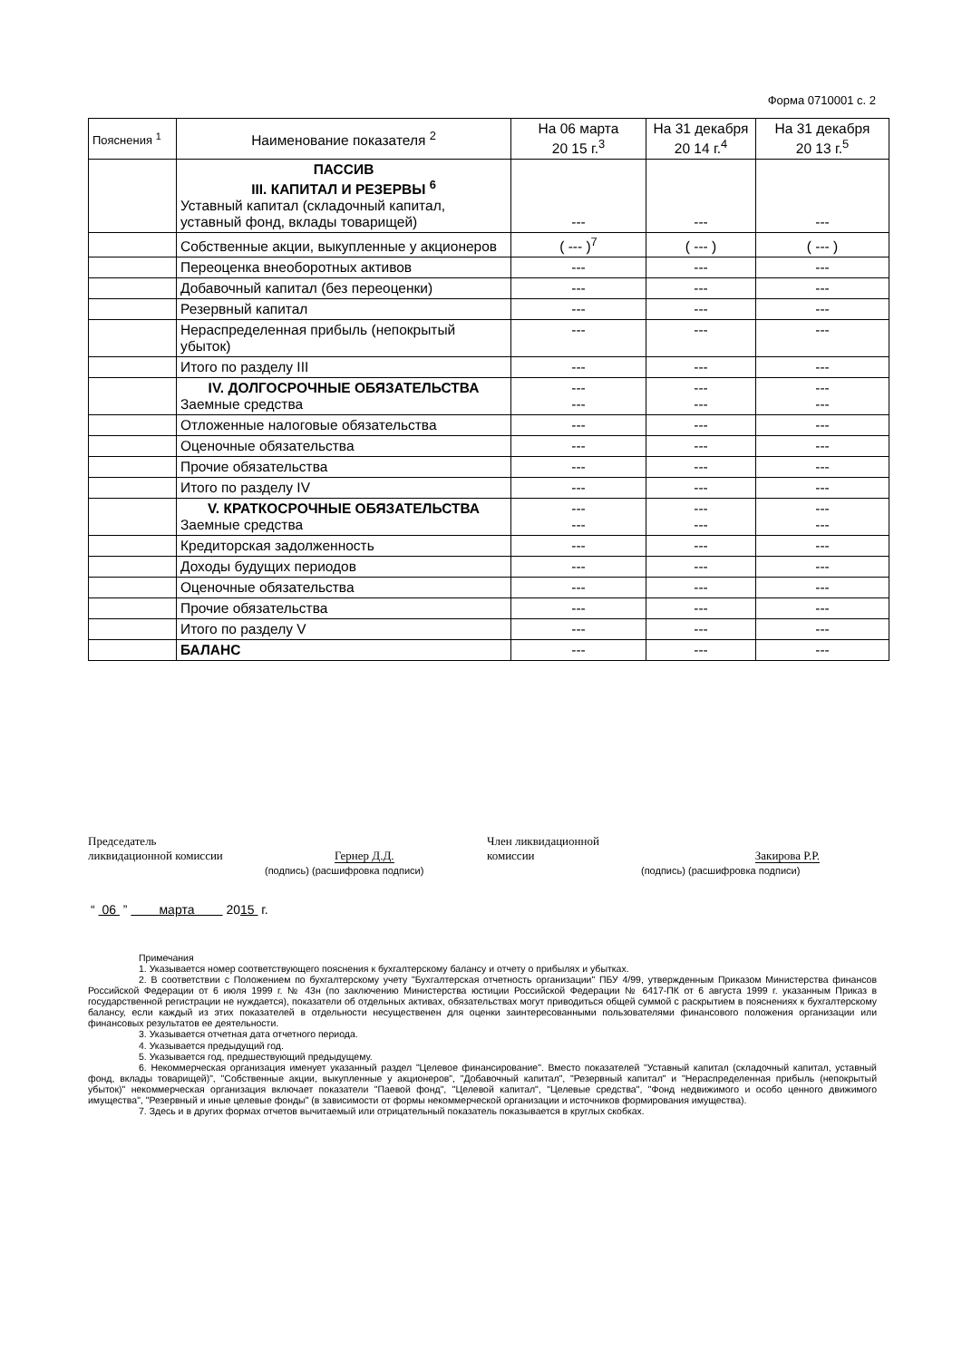Форма 0710001 с. 2
| Пояснения <sup>1</sup> | Наименование показателя <sup>2</sup> | На 06 марта 20 15 г.<sup>3</sup> | На 31 декабря 20 14 г.<sup>4</sup> | На 31 декабря 20 13 г.<sup>5</sup> |
| | ПАССИВ III. КАПИТАЛ И РЕЗЕРВЫ <sup>6</sup> Уставный капитал (складочный капитал, уставный фонд, вклады товарищей) | --- | --- | --- |
| | Собственные акции, выкупленные у акционеров | ( --- )<sup>7</sup> | ( --- ) | ( --- ) |
| | Переоценка внеоборотных активов | --- | --- | --- |
| | Добавочный капитал (без переоценки) | --- | --- | --- |
| | Резервный капитал | --- | --- | --- |
| | Нераспределенная прибыль (непокрытый убыток) | --- | --- | --- |
| | Итого по разделу III | --- | --- | --- |
| | IV. ДОЛГОСРОЧНЫЕ ОБЯЗАТЕЛЬСТВА Заемные средства | --- --- | --- --- | --- --- |
| | Отложенные налоговые обязательства | --- | --- | --- |
| | Оценочные обязательства | --- | --- | --- |
| | Прочие обязательства | --- | --- | --- |
| | Итого по разделу IV | --- | --- | --- |
| | V. КРАТКОСРОЧНЫЕ ОБЯЗАТЕЛЬСТВА Заемные средства | --- --- | --- --- | --- --- |
| | Кредиторская задолженность | --- | --- | --- |
| | Доходы будущих периодов | --- | --- | --- |
| | Оценочные обязательства | --- | --- | --- |
| | Прочие обязательства | --- | --- | --- |
| | Итого по разделу V | --- | --- | --- |
| | БАЛАНС | --- | --- | --- |
Председатель
ликвидационной комиссии Гернер Д.Д.
(подпись) (расшифровка подписи)
Член ликвидационной
комиссии Закирова Р.Р.
(подпись) (расшифровка подписи)
“ 06 ” марта 2015 г.
Примечания
1. Указывается номер соответствующего пояснения к бухгалтерскому балансу и отчету о прибылях и убытках.
2. В соответствии с Положением по бухгалтерскому учету "Бухгалтерская отчетность организации" ПБУ 4/99, утвержденным Приказом Министерства финансов Российской Федерации от 6 июля 1999 г. № 43н (по заключению Министерства юстиции Российской Федерации № 6417-ПК от 6 августа 1999 г. указанным Приказ в государственной регистрации не нуждается), показатели об отдельных активах, обязательствах могут приводиться общей суммой с раскрытием в пояснениях к бухгалтерскому балансу, если каждый из этих показателей в отдельности несущественен для оценки заинтересованными пользователями финансового положения организации или финансовых результатов ее деятельности.
3. Указывается отчетная дата отчетного периода.
4. Указывается предыдущий год.
5. Указывается год, предшествующий предыдущему.
6. Некоммерческая организация именует указанный раздел "Целевое финансирование". Вместо показателей "Уставный капитал (складочный капитал, уставный фонд, вклады товарищей)", "Собственные акции, выкупленные у акционеров", "Добавочный капитал", "Резервный капитал" и "Нераспределенная прибыль (непокрытый убыток)" некоммерческая организация включает показатели "Паевой фонд", "Целевой капитал", "Целевые средства", "Фонд недвижимого и особо ценного движимого имущества", "Резервный и иные целевые фонды" (в зависимости от формы некоммерческой организации и источников формирования имущества).
7. Здесь и в других формах отчетов вычитаемый или отрицательный показатель показывается в круглых скобках.